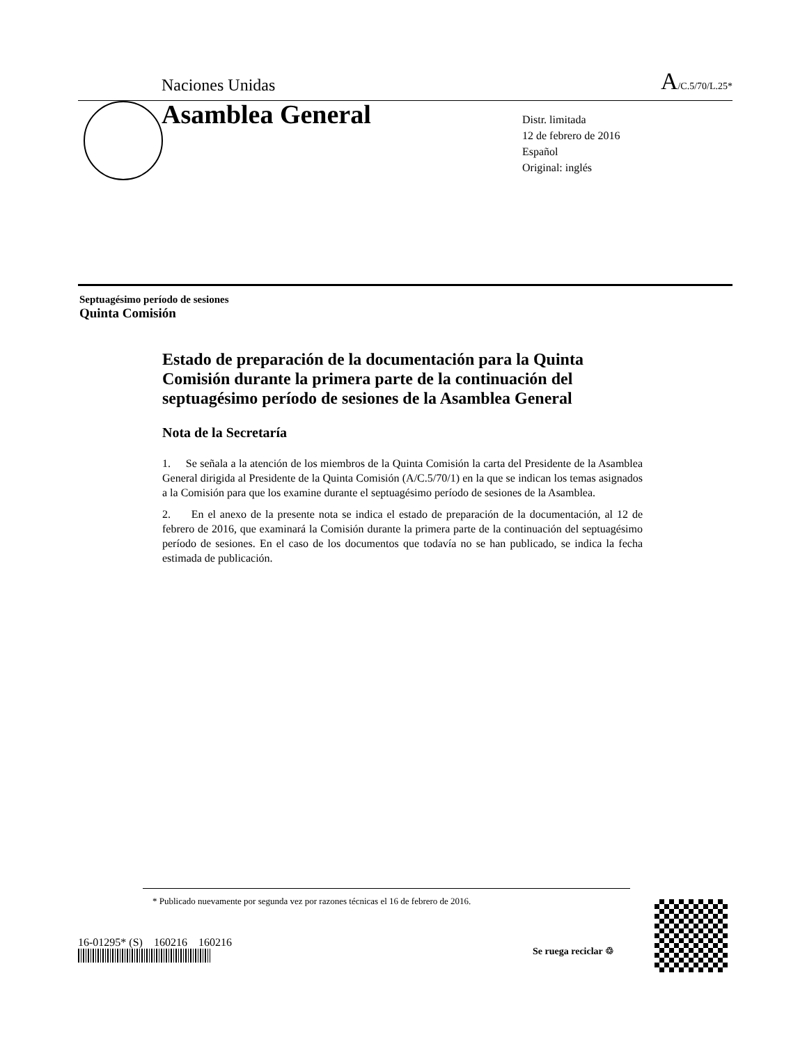Naciones Unidas A/C.5/70/L.25*
Asamblea General
Distr. limitada
12 de febrero de 2016
Español
Original: inglés
Septuagésimo período de sesiones
Quinta Comisión
Estado de preparación de la documentación para la Quinta Comisión durante la primera parte de la continuación del septuagésimo período de sesiones de la Asamblea General
Nota de la Secretaría
1. Se señala a la atención de los miembros de la Quinta Comisión la carta del Presidente de la Asamblea General dirigida al Presidente de la Quinta Comisión (A/C.5/70/1) en la que se indican los temas asignados a la Comisión para que los examine durante el septuagésimo período de sesiones de la Asamblea.
2. En el anexo de la presente nota se indica el estado de preparación de la documentación, al 12 de febrero de 2016, que examinará la Comisión durante la primera parte de la continuación del septuagésimo período de sesiones. En el caso de los documentos que todavía no se han publicado, se indica la fecha estimada de publicación.
* Publicado nuevamente por segunda vez por razones técnicas el 16 de febrero de 2016.
16-01295* (S) 160216 160216
Se ruega reciclar ♲